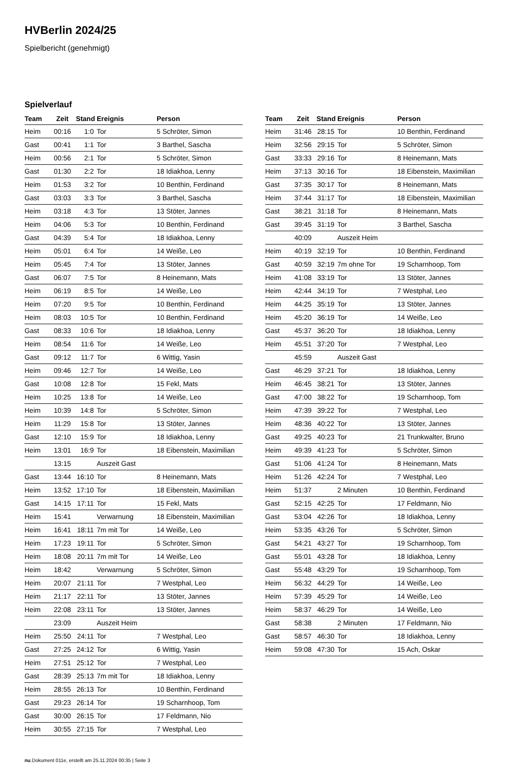HVBerlin 2024/25
Spielbericht (genehmigt)
Spielverlauf
| Team | Zeit | Stand | Ereignis | Person |
| --- | --- | --- | --- | --- |
| Heim | 00:16 | 1:0 | Tor | 5 Schröter, Simon |
| Gast | 00:41 | 1:1 | Tor | 3 Barthel, Sascha |
| Heim | 00:56 | 2:1 | Tor | 5 Schröter, Simon |
| Gast | 01:30 | 2:2 | Tor | 18 Idiakhoa, Lenny |
| Heim | 01:53 | 3:2 | Tor | 10 Benthin, Ferdinand |
| Gast | 03:03 | 3:3 | Tor | 3 Barthel, Sascha |
| Heim | 03:18 | 4:3 | Tor | 13 Stöter, Jannes |
| Heim | 04:06 | 5:3 | Tor | 10 Benthin, Ferdinand |
| Gast | 04:39 | 5:4 | Tor | 18 Idiakhoa, Lenny |
| Heim | 05:01 | 6:4 | Tor | 14 Weiße, Leo |
| Heim | 05:45 | 7:4 | Tor | 13 Stöter, Jannes |
| Gast | 06:07 | 7:5 | Tor | 8 Heinemann, Mats |
| Heim | 06:19 | 8:5 | Tor | 14 Weiße, Leo |
| Heim | 07:20 | 9:5 | Tor | 10 Benthin, Ferdinand |
| Heim | 08:03 | 10:5 | Tor | 10 Benthin, Ferdinand |
| Gast | 08:33 | 10:6 | Tor | 18 Idiakhoa, Lenny |
| Heim | 08:54 | 11:6 | Tor | 14 Weiße, Leo |
| Gast | 09:12 | 11:7 | Tor | 6 Wittig, Yasin |
| Heim | 09:46 | 12:7 | Tor | 14 Weiße, Leo |
| Gast | 10:08 | 12:8 | Tor | 15 Fekl, Mats |
| Heim | 10:25 | 13:8 | Tor | 14 Weiße, Leo |
| Heim | 10:39 | 14:8 | Tor | 5 Schröter, Simon |
| Heim | 11:29 | 15:8 | Tor | 13 Stöter, Jannes |
| Gast | 12:10 | 15:9 | Tor | 18 Idiakhoa, Lenny |
| Heim | 13:01 | 16:9 | Tor | 18 Eibenstein, Maximilian |
| | 13:15 | | Auszeit Gast | |
| Gast | 13:44 | 16:10 | Tor | 8 Heinemann, Mats |
| Heim | 13:52 | 17:10 | Tor | 18 Eibenstein, Maximilian |
| Gast | 14:15 | 17:11 | Tor | 15 Fekl, Mats |
| Heim | 15:41 | | Verwarnung | 18 Eibenstein, Maximilian |
| Heim | 16:41 | 18:11 | 7m mit Tor | 14 Weiße, Leo |
| Heim | 17:23 | 19:11 | Tor | 5 Schröter, Simon |
| Heim | 18:08 | 20:11 | 7m mit Tor | 14 Weiße, Leo |
| Heim | 18:42 | | Verwarnung | 5 Schröter, Simon |
| Heim | 20:07 | 21:11 | Tor | 7 Westphal, Leo |
| Heim | 21:17 | 22:11 | Tor | 13 Stöter, Jannes |
| Heim | 22:08 | 23:11 | Tor | 13 Stöter, Jannes |
| | 23:09 | | Auszeit Heim | |
| Heim | 25:50 | 24:11 | Tor | 7 Westphal, Leo |
| Gast | 27:25 | 24:12 | Tor | 6 Wittig, Yasin |
| Heim | 27:51 | 25:12 | Tor | 7 Westphal, Leo |
| Gast | 28:39 | 25:13 | 7m mit Tor | 18 Idiakhoa, Lenny |
| Heim | 28:55 | 26:13 | Tor | 10 Benthin, Ferdinand |
| Gast | 29:23 | 26:14 | Tor | 19 Scharnhoop, Tom |
| Gast | 30:00 | 26:15 | Tor | 17 Feldmann, Nio |
| Heim | 30:55 | 27:15 | Tor | 7 Westphal, Leo |
| Team | Zeit | Stand | Ereignis | Person |
| --- | --- | --- | --- | --- |
| Heim | 31:46 | 28:15 | Tor | 10 Benthin, Ferdinand |
| Heim | 32:56 | 29:15 | Tor | 5 Schröter, Simon |
| Gast | 33:33 | 29:16 | Tor | 8 Heinemann, Mats |
| Heim | 37:13 | 30:16 | Tor | 18 Eibenstein, Maximilian |
| Gast | 37:35 | 30:17 | Tor | 8 Heinemann, Mats |
| Heim | 37:44 | 31:17 | Tor | 18 Eibenstein, Maximilian |
| Gast | 38:21 | 31:18 | Tor | 8 Heinemann, Mats |
| Gast | 39:45 | 31:19 | Tor | 3 Barthel, Sascha |
| | 40:09 | | Auszeit Heim | |
| Heim | 40:19 | 32:19 | Tor | 10 Benthin, Ferdinand |
| Gast | 40:59 | 32:19 | 7m ohne Tor | 19 Scharnhoop, Tom |
| Heim | 41:08 | 33:19 | Tor | 13 Stöter, Jannes |
| Heim | 42:44 | 34:19 | Tor | 7 Westphal, Leo |
| Heim | 44:25 | 35:19 | Tor | 13 Stöter, Jannes |
| Heim | 45:20 | 36:19 | Tor | 14 Weiße, Leo |
| Gast | 45:37 | 36:20 | Tor | 18 Idiakhoa, Lenny |
| Heim | 45:51 | 37:20 | Tor | 7 Westphal, Leo |
| | 45:59 | | Auszeit Gast | |
| Gast | 46:29 | 37:21 | Tor | 18 Idiakhoa, Lenny |
| Heim | 46:45 | 38:21 | Tor | 13 Stöter, Jannes |
| Gast | 47:00 | 38:22 | Tor | 19 Scharnhoop, Tom |
| Heim | 47:39 | 39:22 | Tor | 7 Westphal, Leo |
| Heim | 48:36 | 40:22 | Tor | 13 Stöter, Jannes |
| Gast | 49:25 | 40:23 | Tor | 21 Trunkwalter, Bruno |
| Heim | 49:39 | 41:23 | Tor | 5 Schröter, Simon |
| Gast | 51:06 | 41:24 | Tor | 8 Heinemann, Mats |
| Heim | 51:26 | 42:24 | Tor | 7 Westphal, Leo |
| Heim | 51:37 | | 2 Minuten | 10 Benthin, Ferdinand |
| Gast | 52:15 | 42:25 | Tor | 17 Feldmann, Nio |
| Gast | 53:04 | 42:26 | Tor | 18 Idiakhoa, Lenny |
| Heim | 53:35 | 43:26 | Tor | 5 Schröter, Simon |
| Gast | 54:21 | 43:27 | Tor | 19 Scharnhoop, Tom |
| Gast | 55:01 | 43:28 | Tor | 18 Idiakhoa, Lenny |
| Gast | 55:48 | 43:29 | Tor | 19 Scharnhoop, Tom |
| Heim | 56:32 | 44:29 | Tor | 14 Weiße, Leo |
| Heim | 57:39 | 45:29 | Tor | 14 Weiße, Leo |
| Heim | 58:37 | 46:29 | Tor | 14 Weiße, Leo |
| Gast | 58:38 | | 2 Minuten | 17 Feldmann, Nio |
| Gast | 58:57 | 46:30 | Tor | 18 Idiakhoa, Lenny |
| Heim | 59:08 | 47:30 | Tor | 15 Ach, Oskar |
nu.Dokument 011e, erstellt am 25.11.2024 00:35 | Seite 3